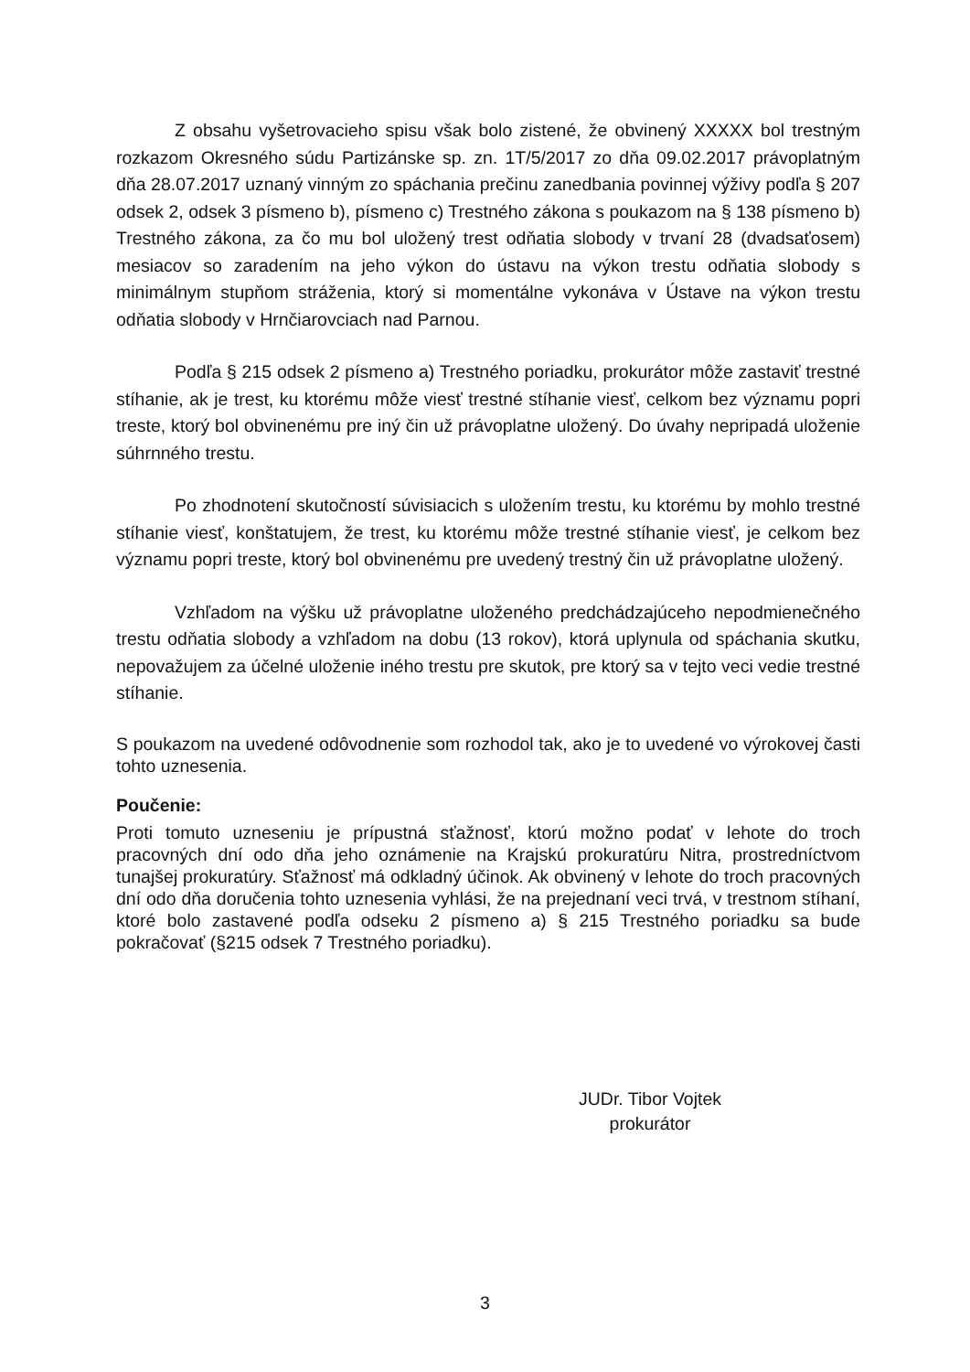Z obsahu vyšetrovacieho spisu však bolo zistené, že obvinený XXXXX bol trestným rozkazom Okresného súdu Partizánske sp. zn. 1T/5/2017 zo dňa 09.02.2017 právoplatným dňa 28.07.2017 uznaný vinným zo spáchania prečinu zanedbania povinnej výživy podľa § 207 odsek 2, odsek 3 písmeno b), písmeno c) Trestného zákona s poukazom na § 138 písmeno b) Trestného zákona, za čo mu bol uložený trest odňatia slobody v trvaní 28 (dvadsaťosem) mesiacov so zaradením na jeho výkon do ústavu na výkon trestu odňatia slobody s minimálnym stupňom stráženia, ktorý si momentálne vykonáva v Ústave na výkon trestu odňatia slobody v Hrnčiarovciach nad Parnou.
Podľa § 215 odsek 2 písmeno a) Trestného poriadku, prokurátor môže zastaviť trestné stíhanie, ak je trest, ku ktorému môže viesť trestné stíhanie viesť, celkom bez významu popri treste, ktorý bol obvinenému pre iný čin už právoplatne uložený. Do úvahy nepripadá uloženie súhrnného trestu.
Po zhodnotení skutočností súvisiacich s uložením trestu, ku ktorému by mohlo trestné stíhanie viesť, konštatujem, že trest, ku ktorému môže trestné stíhanie viesť, je celkom bez významu popri treste, ktorý bol obvinenému pre uvedený trestný čin už právoplatne uložený.
Vzhľadom na výšku už právoplatne uloženého predchádzajúceho nepodmienečného trestu odňatia slobody a vzhľadom na dobu (13 rokov), ktorá uplynula od spáchania skutku, nepovažujem za účelné uloženie iného trestu pre skutok, pre ktorý sa v tejto veci vedie trestné stíhanie.
S poukazom na uvedené odôvodnenie som rozhodol tak, ako je to uvedené vo výrokovej časti tohto uznesenia.
Poučenie:
Proti tomuto uzneseniu je prípustná sťažnosť, ktorú možno podať v lehote do troch pracovných dní odo dňa jeho oznámenie na Krajskú prokuratúru Nitra, prostredníctvom tunajšej prokuratúry. Sťažnosť má odkladný účinok. Ak obvinený v lehote do troch pracovných dní odo dňa doručenia tohto uznesenia vyhlási, že na prejednaní veci trvá, v trestnom stíhaní, ktoré bolo zastavené podľa odseku 2 písmeno a) § 215 Trestného poriadku sa bude pokračovať (§215 odsek 7 Trestného poriadku).
JUDr. Tibor Vojtek
prokurátor
3